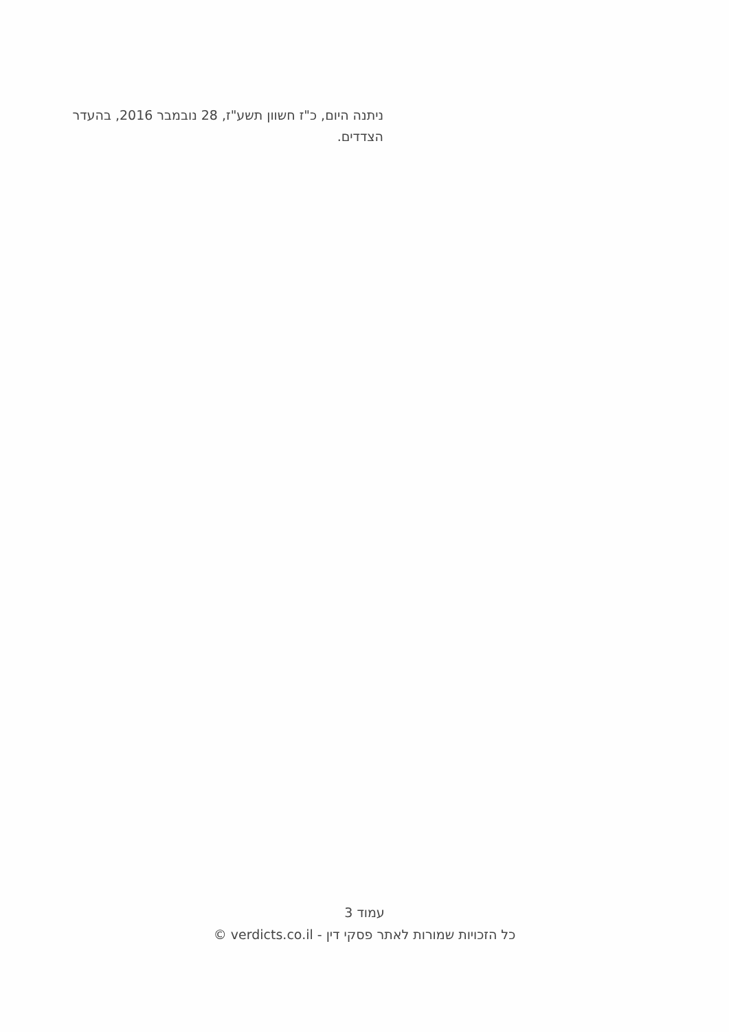ניתנה היום, כ"ז חשוון תשע"ז, 28 נובמבר 2016, בהעדר הצדדים.
עמוד 3
כל הזכויות שמורות לאתר פסקי דין - verdicts.co.il ©